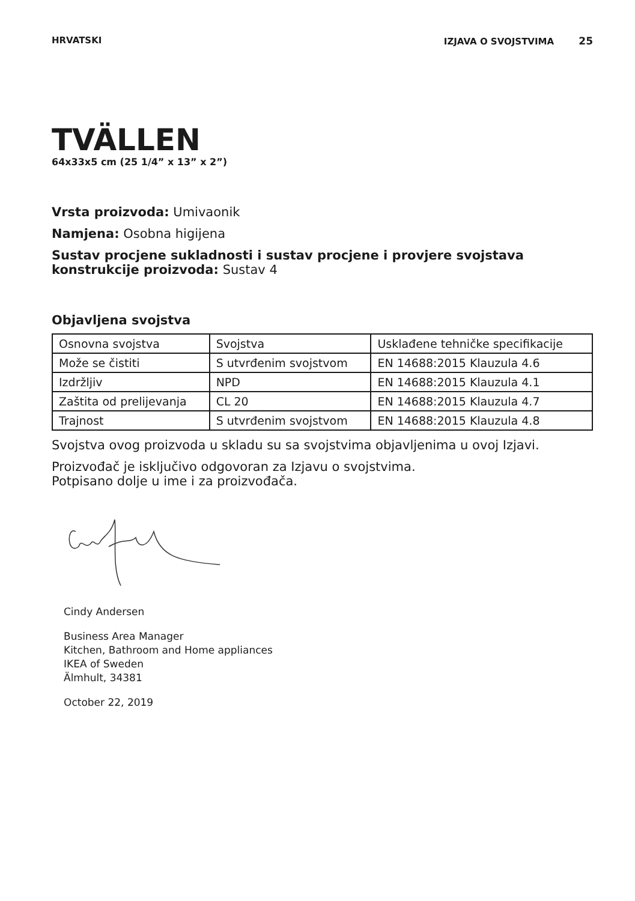HRVATSKI IZJAVA O SVOJSTVIMA 25
TVÄLLEN
64x33x5 cm (25 1/4” x 13” x 2”)
Vrsta proizvoda: Umivaonik
Namjena: Osobna higijena
Sustav procjene sukladnosti i sustav procjene i provjere svojstava konstrukcije proizvoda: Sustav 4
Objavljena svojstva
| Osnovna svojstva | Svojstva | Usklađene tehničke specifikacije |
| Može se čistiti | S utvrđenim svojstvom | EN 14688:2015 Klauzula 4.6 |
| Izdržljiv | NPD | EN 14688:2015 Klauzula 4.1 |
| Zaštita od prelijevanja | CL 20 | EN 14688:2015 Klauzula 4.7 |
| Trajnost | S utvrđenim svojstvom | EN 14688:2015 Klauzula 4.8 |
Svojstva ovog proizvoda u skladu su sa svojstvima objavljenima u ovoj Izjavi.
Proizvođač je isključivo odgovoran za Izjavu o svojstvima.
Potpisano dolje u ime i za proizvođača.
Cindy Andersen
Business Area Manager
Kitchen, Bathroom and Home appliances
IKEA of Sweden
Älmhult, 34381
October 22, 2019